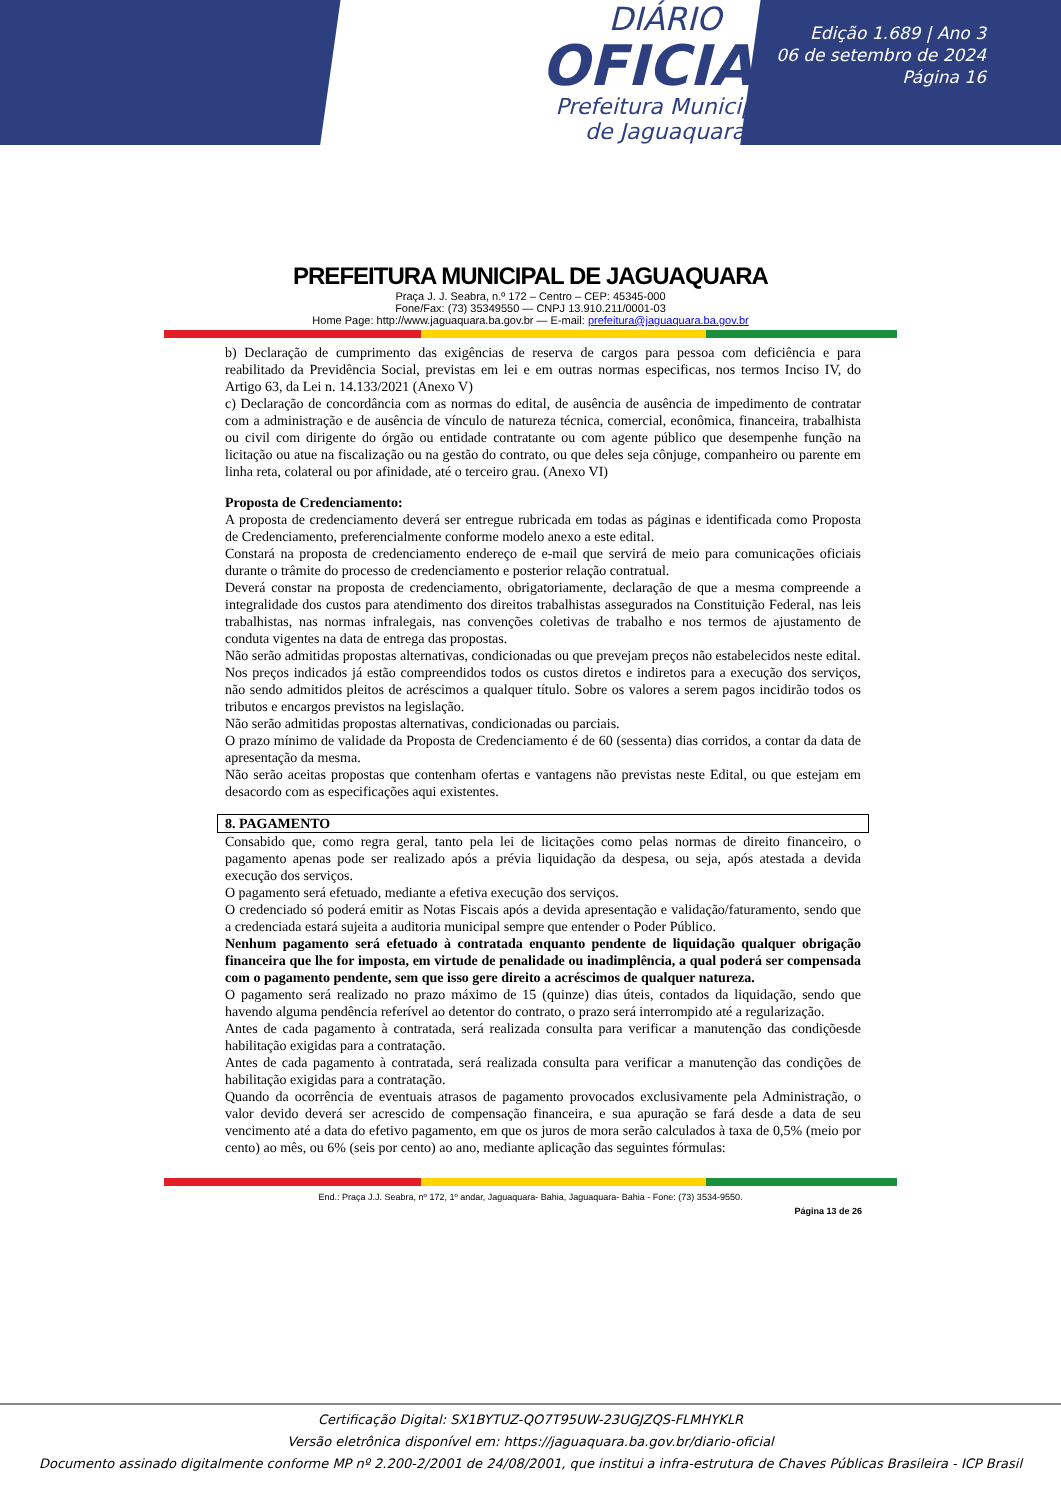DIÁRIO
OFICIAL
Prefeitura Municipal
de Jaguaquara
Edição 1.689 | Ano 3
06 de setembro de 2024
Página 16
PREFEITURA MUNICIPAL DE JAGUAQUARA
Praça J. J. Seabra, n.º 172 – Centro – CEP: 45345-000
Fone/Fax: (73) 35349550 — CNPJ 13.910.211/0001-03
Home Page: http://www.jaguaquara.ba.gov.br — E-mail: prefeitura@jaguaquara.ba.gov.br
b) Declaração de cumprimento das exigências de reserva de cargos para pessoa com deficiência e para reabilitado da Previdência Social, previstas em lei e em outras normas especificas, nos termos Inciso IV, do Artigo 63, da Lei n. 14.133/2021 (Anexo V)
c) Declaração de concordância com as normas do edital, de ausência de ausência de impedimento de contratar com a administração e de ausência de vínculo de natureza técnica, comercial, econômica, financeira, trabalhista ou civil com dirigente do órgão ou entidade contratante ou com agente público que desempenhe função na licitação ou atue na fiscalização ou na gestão do contrato, ou que deles seja cônjuge, companheiro ou parente em linha reta, colateral ou por afinidade, até o terceiro grau. (Anexo VI)
Proposta de Credenciamento:
A proposta de credenciamento deverá ser entregue rubricada em todas as páginas e identificada como Proposta de Credenciamento, preferencialmente conforme modelo anexo a este edital.
Constará na proposta de credenciamento endereço de e-mail que servirá de meio para comunicações oficiais durante o trâmite do processo de credenciamento e posterior relação contratual.
Deverá constar na proposta de credenciamento, obrigatoriamente, declaração de que a mesma compreende a integralidade dos custos para atendimento dos direitos trabalhistas assegurados na Constituição Federal, nas leis trabalhistas, nas normas infralegais, nas convenções coletivas de trabalho e nos termos de ajustamento de conduta vigentes na data de entrega das propostas.
Não serão admitidas propostas alternativas, condicionadas ou que prevejam preços não estabelecidos neste edital.
Nos preços indicados já estão compreendidos todos os custos diretos e indiretos para a execução dos serviços, não sendo admitidos pleitos de acréscimos a qualquer título. Sobre os valores a serem pagos incidirão todos os tributos e encargos previstos na legislação.
Não serão admitidas propostas alternativas, condicionadas ou parciais.
O prazo mínimo de validade da Proposta de Credenciamento é de 60 (sessenta) dias corridos, a contar da data de apresentação da mesma.
Não serão aceitas propostas que contenham ofertas e vantagens não previstas neste Edital, ou que estejam em desacordo com as especificações aqui existentes.
8. PAGAMENTO
Consabido que, como regra geral, tanto pela lei de licitações como pelas normas de direito financeiro, o pagamento apenas pode ser realizado após a prévia liquidação da despesa, ou seja, após atestada a devida execução dos serviços.
O pagamento será efetuado, mediante a efetiva execução dos serviços.
O credenciado só poderá emitir as Notas Fiscais após a devida apresentação e validação/faturamento, sendo que a credenciada estará sujeita a auditoria municipal sempre que entender o Poder Público.
Nenhum pagamento será efetuado à contratada enquanto pendente de liquidação qualquer obrigação financeira que lhe for imposta, em virtude de penalidade ou inadimplência, a qual poderá ser compensada com o pagamento pendente, sem que isso gere direito a acréscimos de qualquer natureza.
O pagamento será realizado no prazo máximo de 15 (quinze) dias úteis, contados da liquidação, sendo que havendo alguma pendência referível ao detentor do contrato, o prazo será interrompido até a regularização.
Antes de cada pagamento à contratada, será realizada consulta para verificar a manutenção das condiçõesde habilitação exigidas para a contratação.
Antes de cada pagamento à contratada, será realizada consulta para verificar a manutenção das condições de habilitação exigidas para a contratação.
Quando da ocorrência de eventuais atrasos de pagamento provocados exclusivamente pela Administração, o valor devido deverá ser acrescido de compensação financeira, e sua apuração se fará desde a data de seu vencimento até a data do efetivo pagamento, em que os juros de mora serão calculados à taxa de 0,5% (meio por cento) ao mês, ou 6% (seis por cento) ao ano, mediante aplicação das seguintes fórmulas:
End.: Praça J.J. Seabra, nº 172, 1º andar, Jaguaquara- Bahia, Jaguaquara- Bahia - Fone: (73) 3534-9550.
Página 13 de 26
Certificação Digital: SX1BYTUZ-QO7T95UW-23UGJZQS-FLMHYKLR
Versão eletrônica disponível em: https://jaguaquara.ba.gov.br/diario-oficial
Documento assinado digitalmente conforme MP nº 2.200-2/2001 de 24/08/2001, que institui a infra-estrutura de Chaves Públicas Brasileira - ICP Brasil